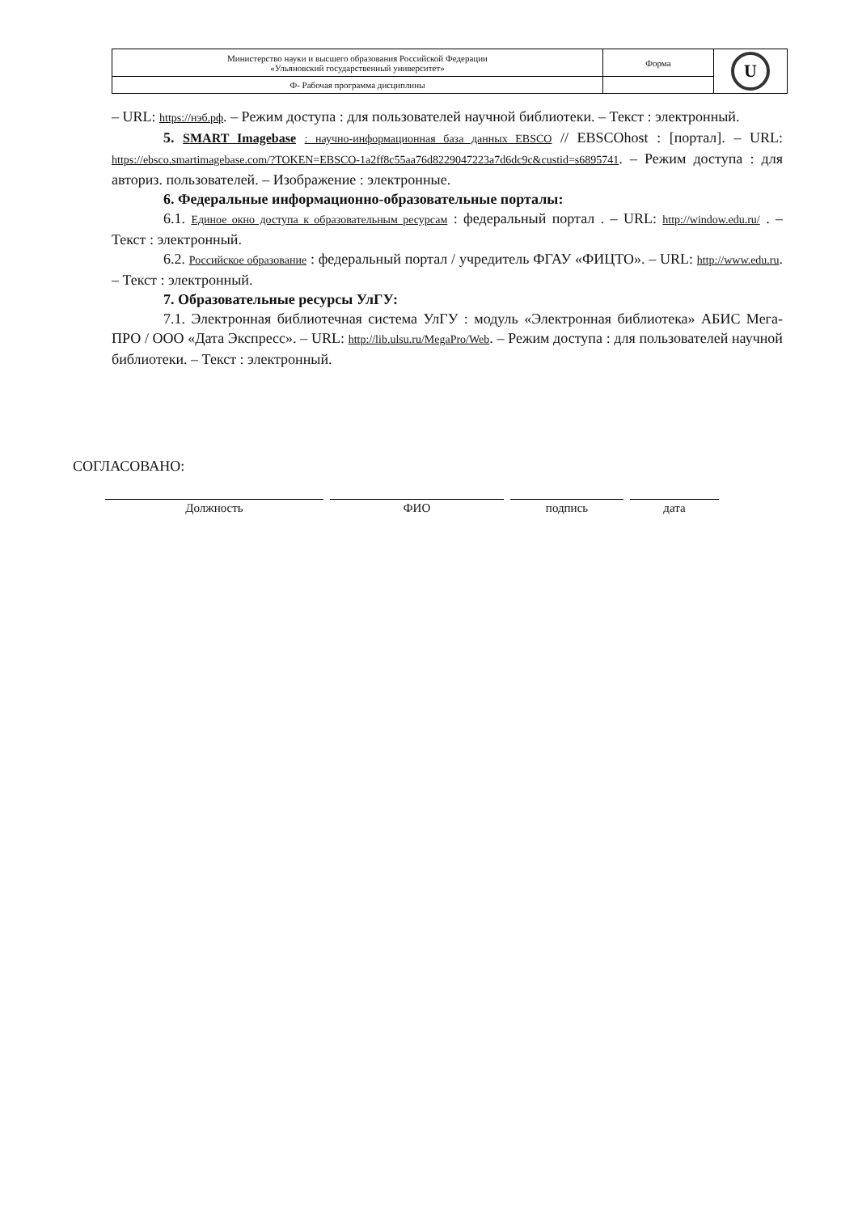| Министерство науки и высшего образования Российской Федерации «Ульяновский государственный университет» | Форма | U |
| Ф- Рабочая программа дисциплины | | |
– URL: https://нэб.рф. – Режим доступа : для пользователей научной библиотеки. – Текст : электронный.
5. SMART Imagebase : научно-информационная база данных EBSCO // EBSCOhost : [портал]. – URL: https://ebsco.smartimagebase.com/?TOKEN=EBSCO-1a2ff8c55aa76d8229047223a7d6dc9c&custid=s6895741. – Режим доступа : для авториз. пользователей. – Изображение : электронные.
6. Федеральные информационно-образовательные порталы:
6.1. Единое окно доступа к образовательным ресурсам : федеральный портал . – URL: http://window.edu.ru/ . – Текст : электронный.
6.2. Российское образование : федеральный портал / учредитель ФГАУ «ФИЦТО». – URL: http://www.edu.ru. – Текст : электронный.
7. Образовательные ресурсы УлГУ:
7.1. Электронная библиотечная система УлГУ : модуль «Электронная библиотека» АБИС Мега-ПРО / ООО «Дата Экспресс». – URL: http://lib.ulsu.ru/MegaPro/Web. – Режим доступа : для пользователей научной библиотеки. – Текст : электронный.
СОГЛАСОВАНО:
Должность ФИО подпись дата